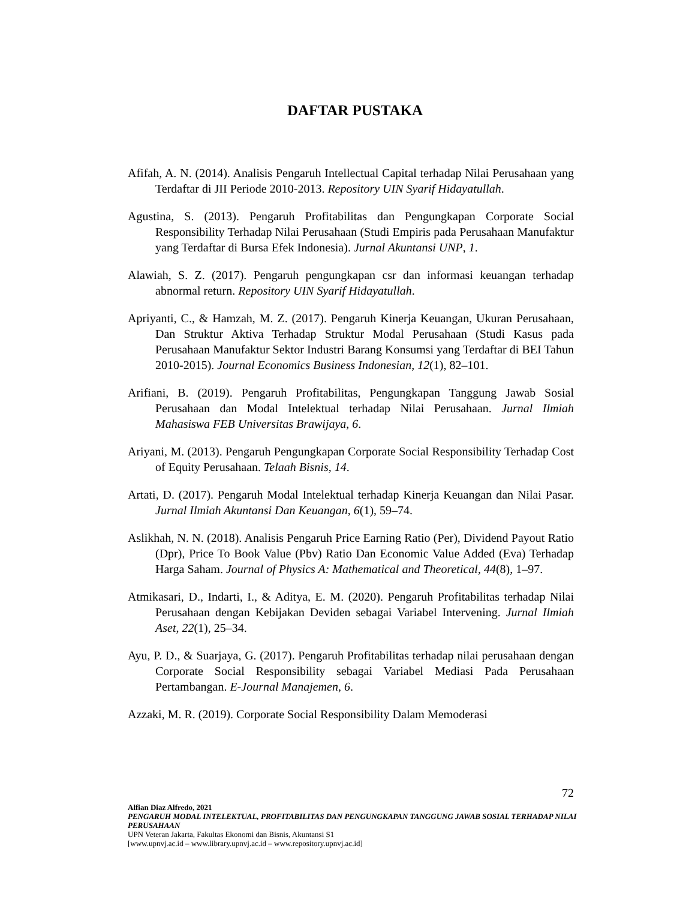DAFTAR PUSTAKA
Afifah, A. N. (2014). Analisis Pengaruh Intellectual Capital terhadap Nilai Perusahaan yang Terdaftar di JII Periode 2010-2013. Repository UIN Syarif Hidayatullah.
Agustina, S. (2013). Pengaruh Profitabilitas dan Pengungkapan Corporate Social Responsibility Terhadap Nilai Perusahaan (Studi Empiris pada Perusahaan Manufaktur yang Terdaftar di Bursa Efek Indonesia). Jurnal Akuntansi UNP, 1.
Alawiah, S. Z. (2017). Pengaruh pengungkapan csr dan informasi keuangan terhadap abnormal return. Repository UIN Syarif Hidayatullah.
Apriyanti, C., & Hamzah, M. Z. (2017). Pengaruh Kinerja Keuangan, Ukuran Perusahaan, Dan Struktur Aktiva Terhadap Struktur Modal Perusahaan (Studi Kasus pada Perusahaan Manufaktur Sektor Industri Barang Konsumsi yang Terdaftar di BEI Tahun 2010-2015). Journal Economics Business Indonesian, 12(1), 82–101.
Arifiani, B. (2019). Pengaruh Profitabilitas, Pengungkapan Tanggung Jawab Sosial Perusahaan dan Modal Intelektual terhadap Nilai Perusahaan. Jurnal Ilmiah Mahasiswa FEB Universitas Brawijaya, 6.
Ariyani, M. (2013). Pengaruh Pengungkapan Corporate Social Responsibility Terhadap Cost of Equity Perusahaan. Telaah Bisnis, 14.
Artati, D. (2017). Pengaruh Modal Intelektual terhadap Kinerja Keuangan dan Nilai Pasar. Jurnal Ilmiah Akuntansi Dan Keuangan, 6(1), 59–74.
Aslikhah, N. N. (2018). Analisis Pengaruh Price Earning Ratio (Per), Dividend Payout Ratio (Dpr), Price To Book Value (Pbv) Ratio Dan Economic Value Added (Eva) Terhadap Harga Saham. Journal of Physics A: Mathematical and Theoretical, 44(8), 1–97.
Atmikasari, D., Indarti, I., & Aditya, E. M. (2020). Pengaruh Profitabilitas terhadap Nilai Perusahaan dengan Kebijakan Deviden sebagai Variabel Intervening. Jurnal Ilmiah Aset, 22(1), 25–34.
Ayu, P. D., & Suarjaya, G. (2017). Pengaruh Profitabilitas terhadap nilai perusahaan dengan Corporate Social Responsibility sebagai Variabel Mediasi Pada Perusahaan Pertambangan. E-Journal Manajemen, 6.
Azzaki, M. R. (2019). Corporate Social Responsibility Dalam Memoderasi
72
Alfian Diaz Alfredo, 2021
PENGARUH MODAL INTELEKTUAL, PROFITABILITAS DAN PENGUNGKAPAN TANGGUNG JAWAB SOSIAL TERHADAP NILAI PERUSAHAAN
UPN Veteran Jakarta, Fakultas Ekonomi dan Bisnis, Akuntansi S1
[www.upnvj.ac.id – www.library.upnvj.ac.id – www.repository.upnvj.ac.id]